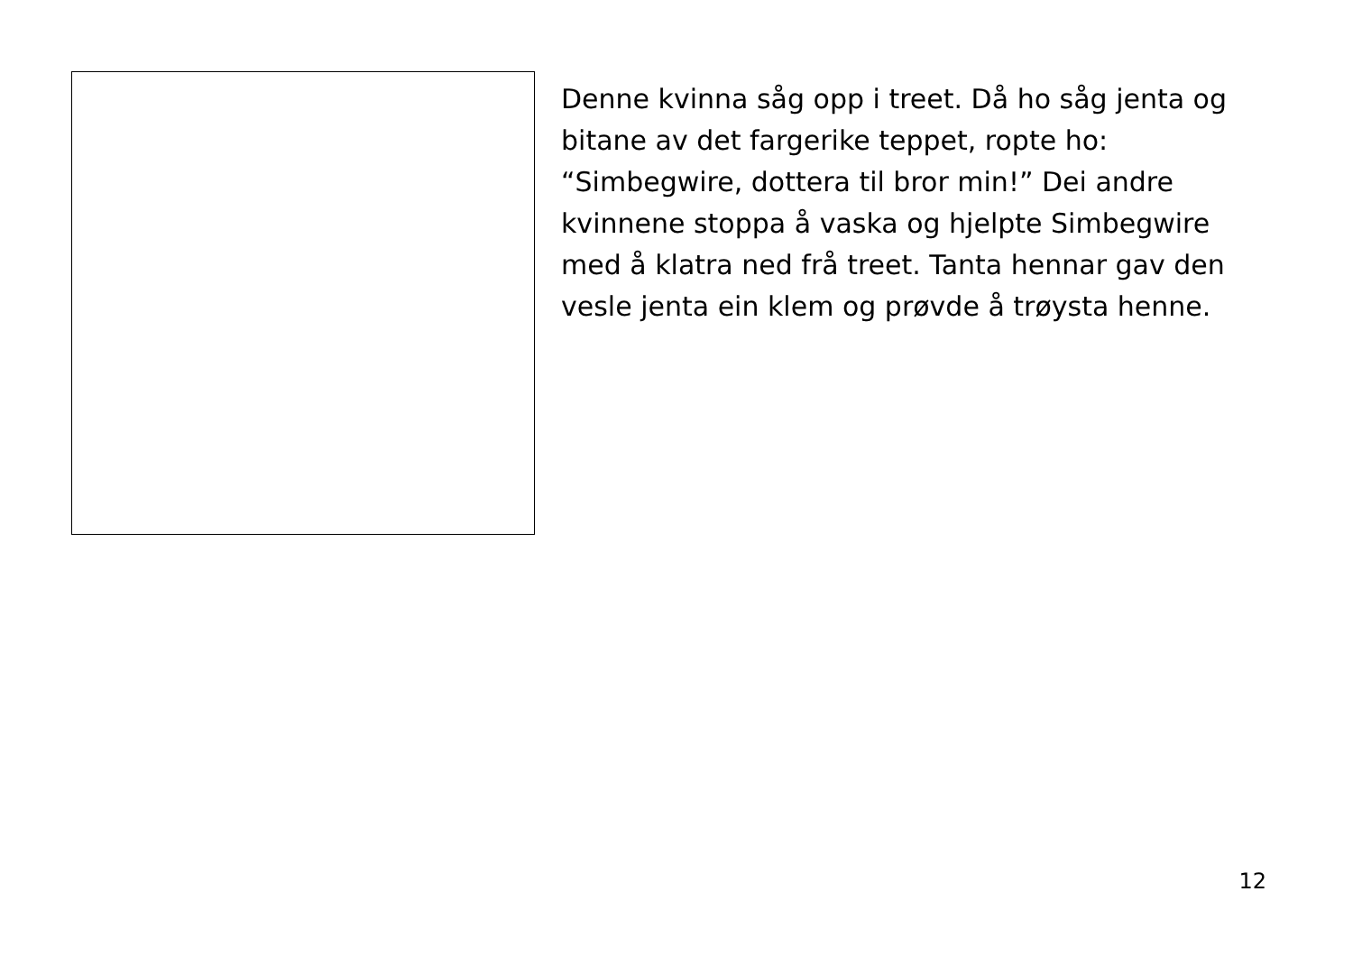Denne kvinna såg opp i treet. Då ho såg jenta og bitane av det fargerike teppet, ropte ho: “Simbegwire, dottera til bror min!” Dei andre kvinnene stoppa å vaska og hjelpte Simbegwire med å klatra ned frå treet. Tanta hennar gav den vesle jenta ein klem og prøvde å trøysta henne.
12